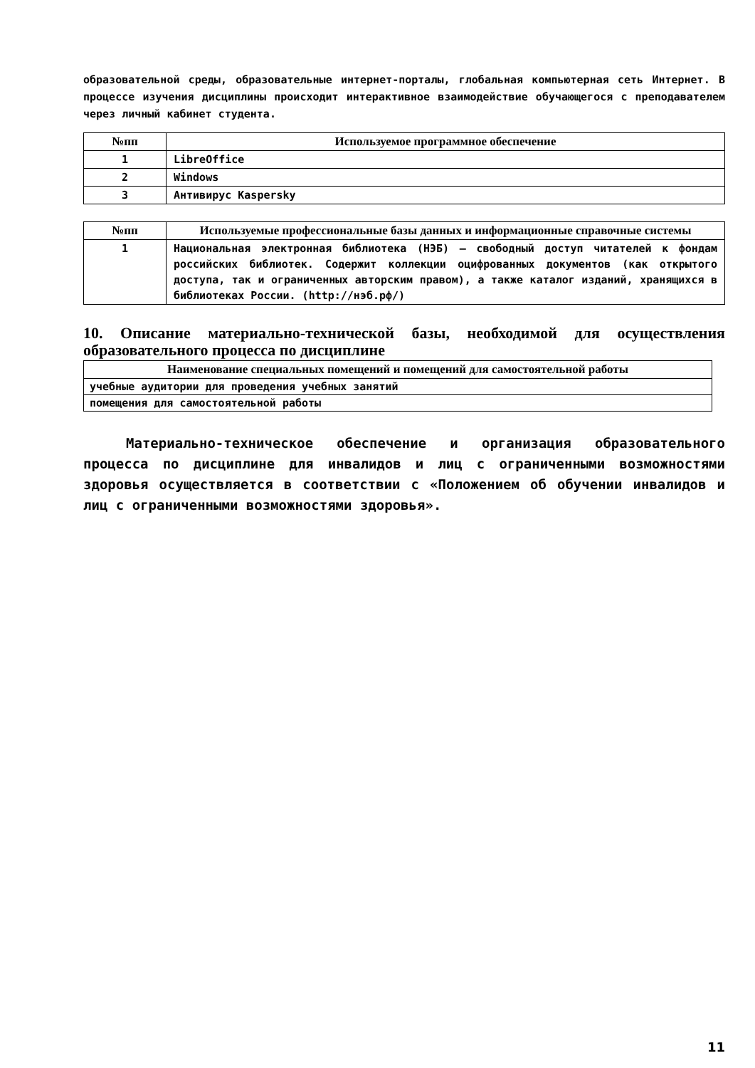образовательной среды, образовательные интернет-порталы, глобальная компьютерная сеть Интернет. В процессе изучения дисциплины происходит интерактивное взаимодействие обучающегося с преподавателем через личный кабинет студента.
| №пп | Используемое программное обеспечение |
| --- | --- |
| 1 | LibreOffice |
| 2 | Windows |
| 3 | Антивирус Kaspersky |
| №пп | Используемые профессиональные базы данных и информационные справочные системы |
| --- | --- |
| 1 | Национальная электронная библиотека (НЭБ) — свободный доступ читателей к фондам российских библиотек. Содержит коллекции оцифрованных документов (как открытого доступа, так и ограниченных авторским правом), а также каталог изданий, хранящихся в библиотеках России. (http://нэб.рф/) |
10. Описание материально-технической базы, необходимой для осуществления образовательного процесса по дисциплине
| Наименование специальных помещений и помещений для самостоятельной работы |
| --- |
| учебные аудитории для проведения учебных занятий |
| помещения для самостоятельной работы |
Материально-техническое обеспечение и организация образовательного процесса по дисциплине для инвалидов и лиц с ограниченными возможностями здоровья осуществляется в соответствии с «Положением об обучении инвалидов и лиц с ограниченными возможностями здоровья».
11